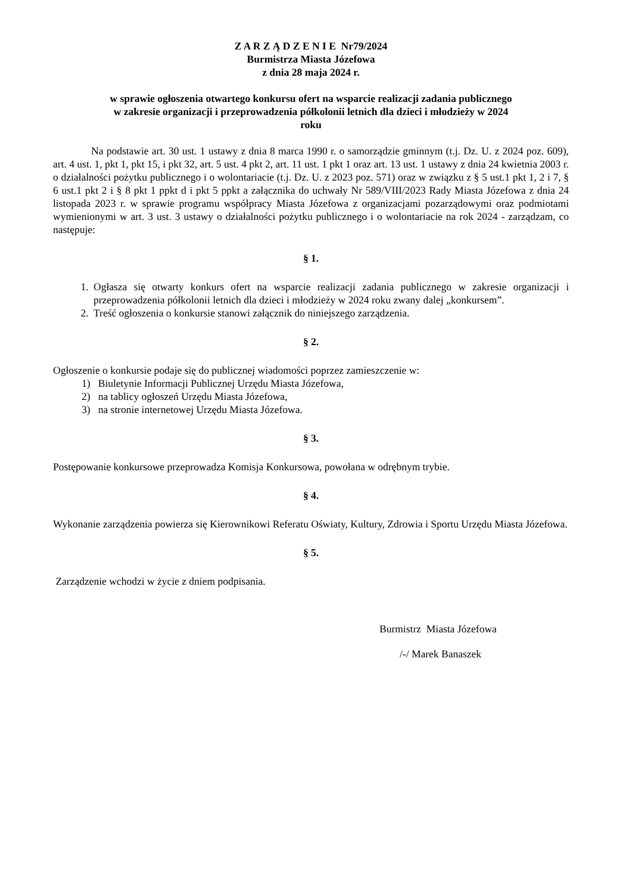Z A R Z Ą D Z E N I E Nr79/2024
Burmistrza Miasta Józefowa
z dnia 28 maja 2024 r.
w sprawie ogłoszenia otwartego konkursu ofert na wsparcie realizacji zadania publicznego
w zakresie organizacji i przeprowadzenia półkolonii letnich dla dzieci i młodzieży w 2024
roku
Na podstawie art. 30 ust. 1 ustawy z dnia 8 marca 1990 r. o samorządzie gminnym (t.j. Dz. U. z 2024 poz. 609), art. 4 ust. 1, pkt 1, pkt 15, i pkt 32, art. 5 ust. 4 pkt 2, art. 11 ust. 1 pkt 1 oraz art. 13 ust. 1 ustawy z dnia 24 kwietnia 2003 r. o działalności pożytku publicznego i o wolontariacie (t.j. Dz. U. z 2023 poz. 571) oraz w związku z § 5 ust.1 pkt 1, 2 i 7, § 6 ust.1 pkt 2 i § 8 pkt 1 ppkt d i pkt 5 ppkt a załącznika do uchwały Nr 589/VIII/2023 Rady Miasta Józefowa z dnia 24 listopada 2023 r. w sprawie programu współpracy Miasta Józefowa z organizacjami pozarządowymi oraz podmiotami wymienionymi w art. 3 ust. 3 ustawy o działalności pożytku publicznego i o wolontariacie na rok 2024 - zarządzam, co następuje:
§ 1.
1. Ogłasza się otwarty konkurs ofert na wsparcie realizacji zadania publicznego w zakresie organizacji i przeprowadzenia półkolonii letnich dla dzieci i młodzieży w 2024 roku zwany dalej „konkursem”.
2. Treść ogłoszenia o konkursie stanowi załącznik do niniejszego zarządzenia.
§ 2.
Ogłoszenie o konkursie podaje się do publicznej wiadomości poprzez zamieszczenie w:
1) Biuletynie Informacji Publicznej Urzędu Miasta Józefowa,
2) na tablicy ogłoszeń Urzędu Miasta Józefowa,
3) na stronie internetowej Urzędu Miasta Józefowa.
§ 3.
Postępowanie konkursowe przeprowadza Komisja Konkursowa, powołana w odrębnym trybie.
§ 4.
Wykonanie zarządzenia powierza się Kierownikowi Referatu Oświaty, Kultury, Zdrowia i Sportu Urzędu Miasta Józefowa.
§ 5.
Zarządzenie wchodzi w życie z dniem podpisania.
Burmistrz Miasta Józefowa
/-/ Marek Banaszek